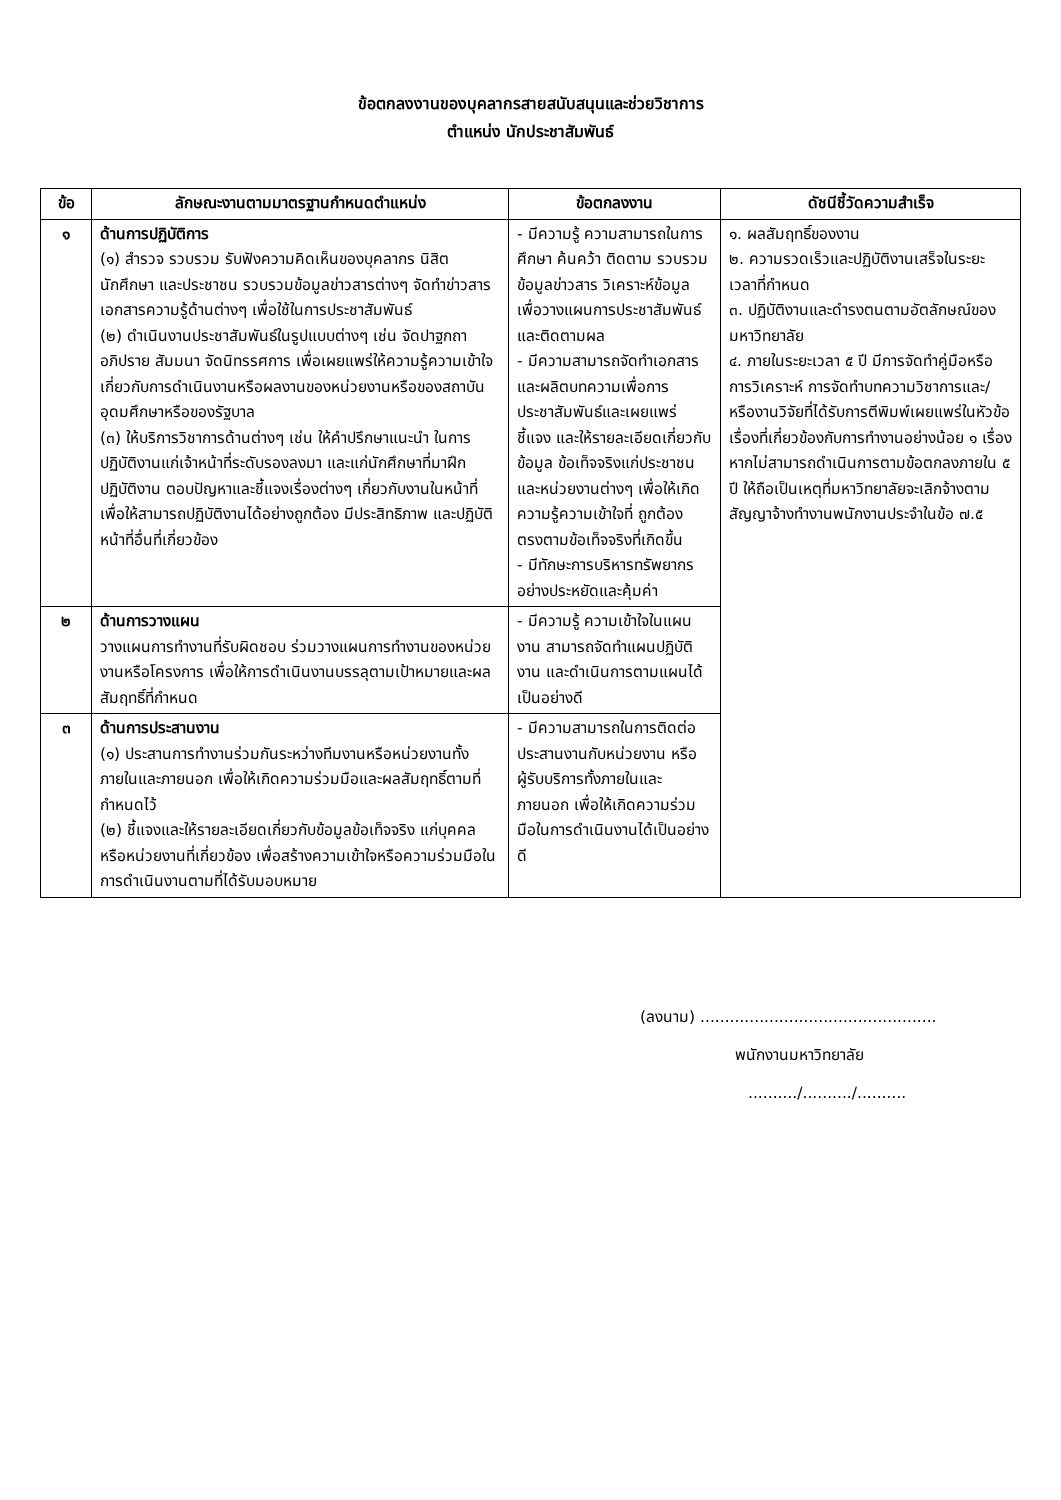ข้อตกลงงานของบุคลากรสายสนับสนุนและช่วยวิชาการ
ตำแหน่ง นักประชาสัมพันธ์
| ข้อ | ลักษณะงานตามมาตรฐานกำหนดตำแหน่ง | ข้อตกลงงาน | ดัชนีชี้วัดความสำเร็จ |
| --- | --- | --- | --- |
| ๑ | ด้านการปฏิบัติการ (๑) สำรวจ รวบรวม รับฟังความคิดเห็นของบุคลากร นิสิตนักศึกษา และประชาชน รวบรวมข้อมูลข่าวสารต่างๆ จัดทำข่าวสาร เอกสารความรู้ด้านต่างๆ เพื่อใช้ในการประชาสัมพันธ์ (๒) ดำเนินงานประชาสัมพันธ์ในรูปแบบต่างๆ เช่น จัดปาฐกถา อภิปราย สัมมนา จัดนิทรรศการ เพื่อเผยแพร่ให้ความรู้ความเข้าใจเกี่ยวกับการดำเนินงานหรือผลงานของหน่วยงานหรือของสถาบันอุดมศึกษาหรือของรัฐบาล (๓) ให้บริการวิชาการด้านต่างๆ เช่น ให้คำปรึกษาแนะนำ ในการปฏิบัติงานแก่เจ้าหน้าที่ระดับรองลงมา และแก่นักศึกษาที่มาฝึกปฏิบัติงาน ตอบปัญหาและชี้แจงเรื่องต่างๆ เกี่ยวกับงานในหน้าที่ เพื่อให้สามารถปฏิบัติงานได้อย่างถูกต้อง มีประสิทธิภาพ และปฏิบัติหน้าที่อื่นที่เกี่ยวข้อง | - มีความรู้ ความสามารถในการศึกษา ค้นคว้า ติดตาม รวบรวมข้อมูลข่าวสาร วิเคราะห์ข้อมูลเพื่อวางแผนการประชาสัมพันธ์และติดตามผล - มีความสามารถจัดทำเอกสารและผลิตบทความเพื่อการประชาสัมพันธ์และเผยแพร่ ชี้แจง และให้รายละเอียดเกี่ยวกับข้อมูล ข้อเท็จจริงแก่ประชาชนและหน่วยงานต่างๆ เพื่อให้เกิดความรู้ความเข้าใจที่ ถูกต้อง ตรงตามข้อเท็จจริงที่เกิดขึ้น - มีทักษะการบริหารทรัพยากรอย่างประหยัดและคุ้มค่า | ๑. ผลสัมฤทธิ์ของงาน ๒. ความรวดเร็วและปฏิบัติงานเสร็จในระยะเวลาที่กำหนด ๓. ปฏิบัติงานและดำรงตนตามอัตลักษณ์ของมหาวิทยาลัย ๔. ภายในระยะเวลา ๕ ปี มีการจัดทำคู่มือหรือการวิเคราะห์ การจัดทำบทความวิชาการและ/หรืองานวิจัยที่ได้รับการตีพิมพ์เผยแพร่ในหัวข้อเรื่องที่เกี่ยวข้องกับการทำงานอย่างน้อย ๑ เรื่อง หากไม่สามารถดำเนินการตามข้อตกลงภายใน ๕ ปี ให้ถือเป็นเหตุที่มหาวิทยาลัยจะเลิกจ้างตามสัญญาจ้างทำงานพนักงานประจำในข้อ ๗.๕ |
| ๒ | ด้านการวางแผน วางแผนการทำงานที่รับผิดชอบ ร่วมวางแผนการทำงานของหน่วยงานหรือโครงการ เพื่อให้การดำเนินงานบรรลุตามเป้าหมายและผลสัมฤทธิ์ที่กำหนด | - มีความรู้ ความเข้าใจในแผนงาน สามารถจัดทำแผนปฏิบัติงาน และดำเนินการตามแผนได้เป็นอย่างดี | |
| ๓ | ด้านการประสานงาน (๑) ประสานการทำงานร่วมกันระหว่างทีมงานหรือหน่วยงานทั้งภายในและภายนอก เพื่อให้เกิดความร่วมมือและผลสัมฤทธิ์ตามที่กำหนดไว้ (๒) ชี้แจงและให้รายละเอียดเกี่ยวกับข้อมูลข้อเท็จจริง แก่บุคคลหรือหน่วยงานที่เกี่ยวข้อง เพื่อสร้างความเข้าใจหรือความร่วมมือในการดำเนินงานตามที่ได้รับมอบหมาย | - มีความสามารถในการติดต่อประสานงานกับหน่วยงาน หรือผู้รับบริการทั้งภายในและภายนอก เพื่อให้เกิดความร่วมมือในการดำเนินงานได้เป็นอย่างดี | |
(ลงนาม) ................................................
พนักงานมหาวิทยาลัย
........../........../..........